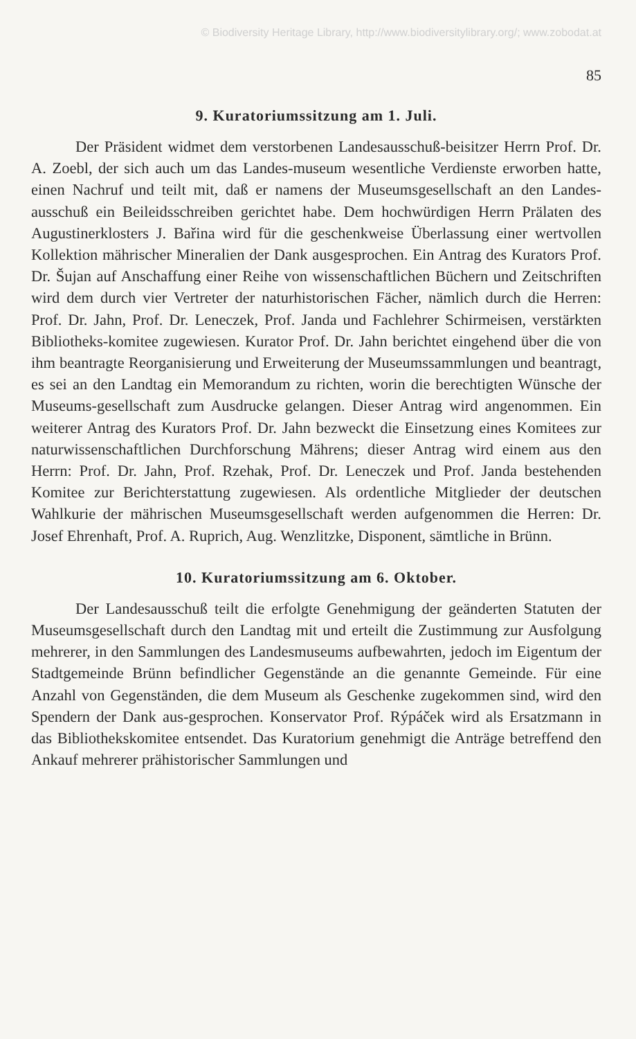© Biodiversity Heritage Library, http://www.biodiversitylibrary.org/; www.zobodat.at
85
9. Kuratoriumssitzung am 1. Juli.
Der Präsident widmet dem verstorbenen Landesausschuß-beisitzer Herrn Prof. Dr. A. Zoebl, der sich auch um das Landes-museum wesentliche Verdienste erworben hatte, einen Nachruf und teilt mit, daß er namens der Museumsgesellschaft an den Landes-ausschuß ein Beileidsschreiben gerichtet habe. Dem hochwürdigen Herrn Prälaten des Augustinerklosters J. Bařina wird für die geschenkweise Überlassung einer wertvollen Kollektion mährischer Mineralien der Dank ausgesprochen. Ein Antrag des Kurators Prof. Dr. Šujan auf Anschaffung einer Reihe von wissenschaftlichen Büchern und Zeitschriften wird dem durch vier Vertreter der naturhistorischen Fächer, nämlich durch die Herren: Prof. Dr. Jahn, Prof. Dr. Leneczek, Prof. Janda und Fachlehrer Schirmeisen, verstärkten Bibliotheks-komitee zugewiesen. Kurator Prof. Dr. Jahn berichtet eingehend über die von ihm beantragte Reorganisierung und Erweiterung der Museumssammlungen und beantragt, es sei an den Landtag ein Memorandum zu richten, worin die berechtigten Wünsche der Museums-gesellschaft zum Ausdrucke gelangen. Dieser Antrag wird angenommen. Ein weiterer Antrag des Kurators Prof. Dr. Jahn bezweckt die Einsetzung eines Komitees zur naturwissenschaftlichen Durchforschung Mährens; dieser Antrag wird einem aus den Herrn: Prof. Dr. Jahn, Prof. Rzehak, Prof. Dr. Leneczek und Prof. Janda bestehenden Komitee zur Berichterstattung zugewiesen. Als ordentliche Mitglieder der deutschen Wahlkurie der mährischen Museumsgesellschaft werden aufgenommen die Herren: Dr. Josef Ehrenhaft, Prof. A. Ruprich, Aug. Wenzlitzke, Disponent, sämtliche in Brünn.
10. Kuratoriumssitzung am 6. Oktober.
Der Landesausschuß teilt die erfolgte Genehmigung der geänderten Statuten der Museumsgesellschaft durch den Landtag mit und erteilt die Zustimmung zur Ausfolgung mehrerer, in den Sammlungen des Landesmuseums aufbewahrten, jedoch im Eigentum der Stadtgemeinde Brünn befindlicher Gegenstände an die genannte Gemeinde. Für eine Anzahl von Gegenständen, die dem Museum als Geschenke zugekommen sind, wird den Spendern der Dank aus-gesprochen. Konservator Prof. Rýpáček wird als Ersatzmann in das Bibliothekskomitee entsendet. Das Kuratorium genehmigt die Anträge betreffend den Ankauf mehrerer prähistorischer Sammlungen und